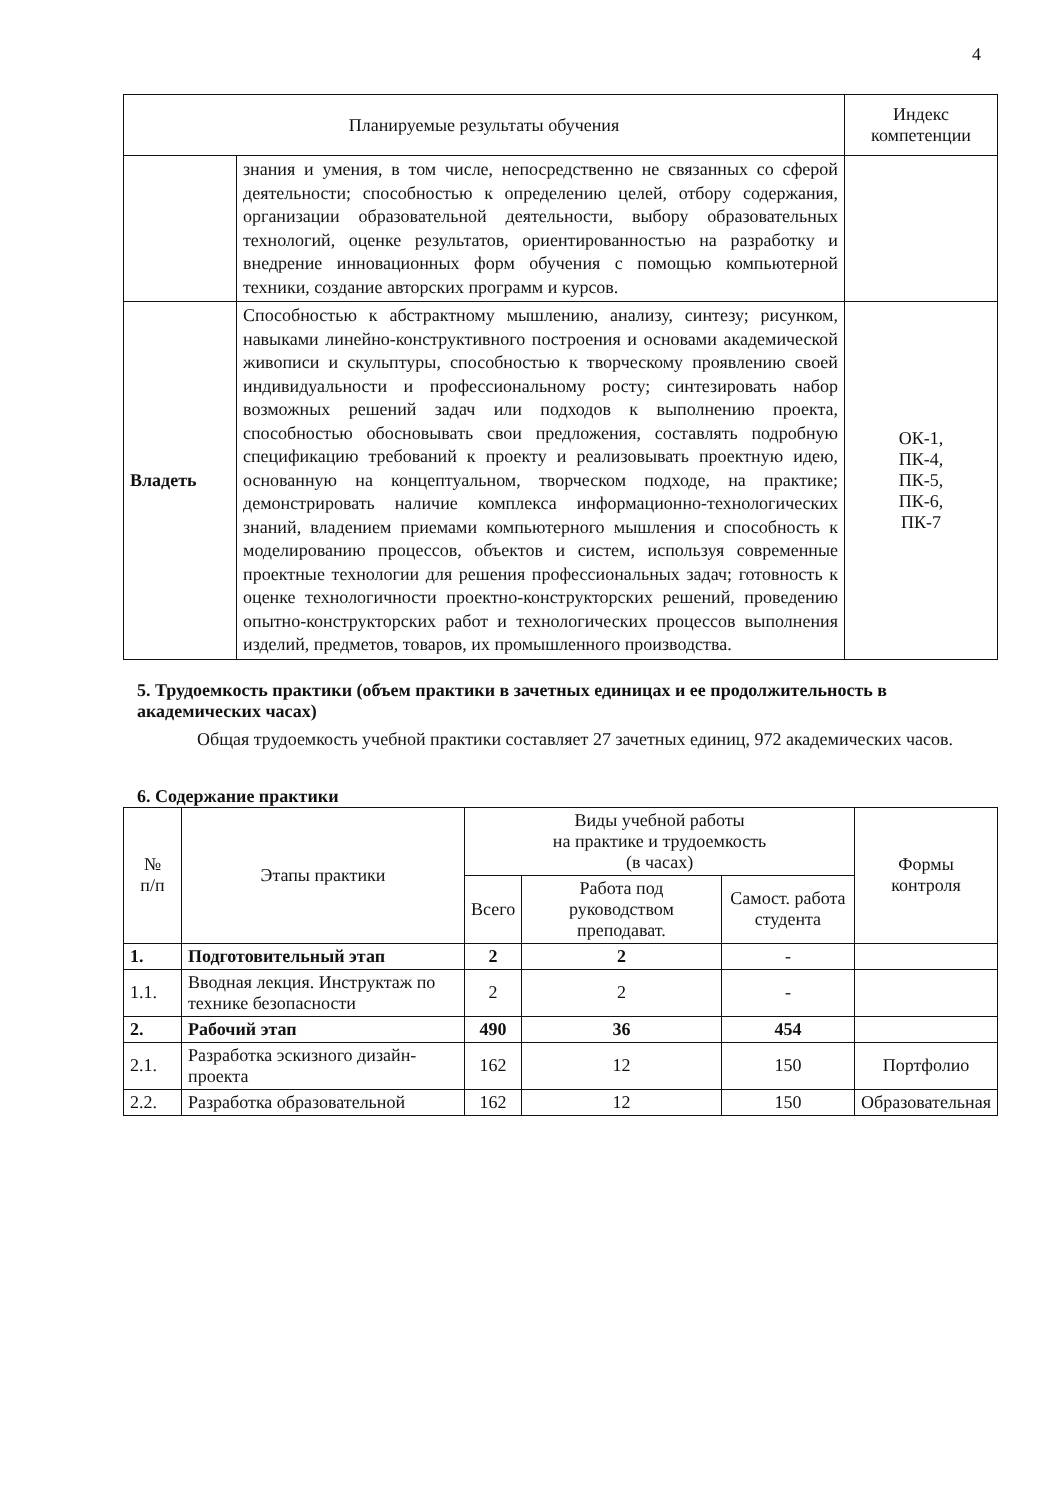4
| Планируемые результаты обучения | | Индекс компетенции |
| --- | --- | --- |
| | знания и умения, в том числе, непосредственно не связанных со сферой деятельности; способностью к определению целей, отбору содержания, организации образовательной деятельности, выбору образовательных технологий, оценке результатов, ориентированностью на разработку и внедрение инновационных форм обучения с помощью компьютерной техники, создание авторских программ и курсов. | |
| Владеть | Способностью к абстрактному мышлению, анализу, синтезу; рисунком, навыками линейно-конструктивного построения и основами академической живописи и скульптуры, способностью к творческому проявлению своей индивидуальности и профессиональному росту; синтезировать набор возможных решений задач или подходов к выполнению проекта, способностью обосновывать свои предложения, составлять подробную спецификацию требований к проекту и реализовывать проектную идею, основанную на концептуальном, творческом подходе, на практике; демонстрировать наличие комплекса информационно-технологических знаний, владением приемами компьютерного мышления и способность к моделированию процессов, объектов и систем, используя современные проектные технологии для решения профессиональных задач; готовность к оценке технологичности проектно-конструкторских решений, проведению опытно-конструкторских работ и технологических процессов выполнения изделий, предметов, товаров, их промышленного производства. | ОК-1, ПК-4, ПК-5, ПК-6, ПК-7 |
5. Трудоемкость практики (объем практики в зачетных единицах и ее продолжительность в академических часах)
Общая трудоемкость учебной практики составляет 27 зачетных единиц, 972 академических часов.
6. Содержание практики
| № п/п | Этапы практики | Виды учебной работы на практике и трудоемкость (в часах) | | | Формы контроля |
| --- | --- | --- | --- | --- | --- |
| | | Всего | Работа под руководством преподават. | Самост. работа студента | |
| 1. | Подготовительный этап | 2 | 2 | - | |
| 1.1. | Вводная лекция. Инструктаж по технике безопасности | 2 | 2 | - | |
| 2. | Рабочий этап | 490 | 36 | 454 | |
| 2.1. | Разработка эскизного дизайн-проекта | 162 | 12 | 150 | Портфолио |
| 2.2. | Разработка образовательной | 162 | 12 | 150 | Образовательная |